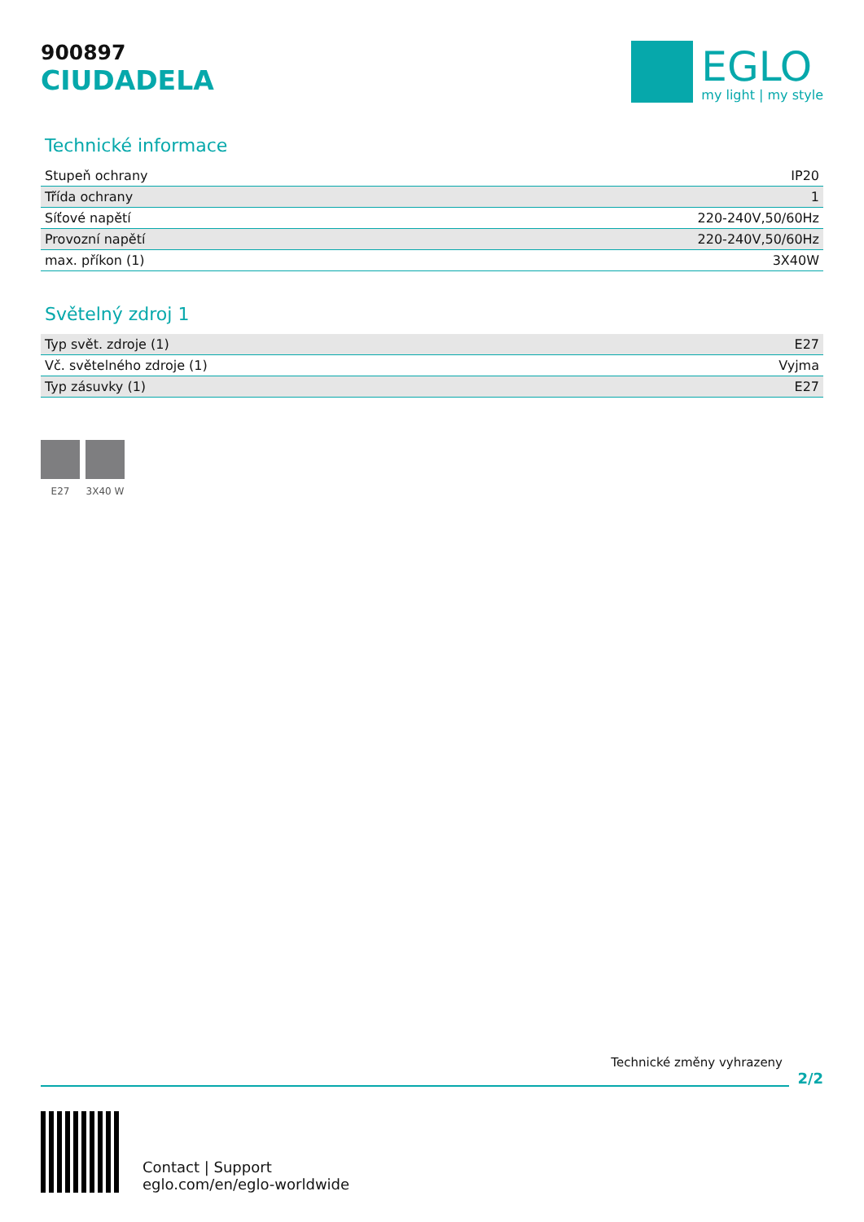900897
CIUDADELA
EGLO
my light | my style
Technické informace
| Stupeň ochrany | IP20 |
| Třída ochrany | 1 |
| Síťové napětí | 220-240V,50/60Hz |
| Provozní napětí | 220-240V,50/60Hz |
| max. příkon (1) | 3X40W |
Světelný zdroj 1
| Typ svět. zdroje (1) | E27 |
| Vč. světelného zdroje (1) | Vyjma |
| Typ zásuvky (1) | E27 |
E27 3X40 W
Technické změny vyhrazeny
2/2
Contact | Support
eglo.com/en/eglo-worldwide